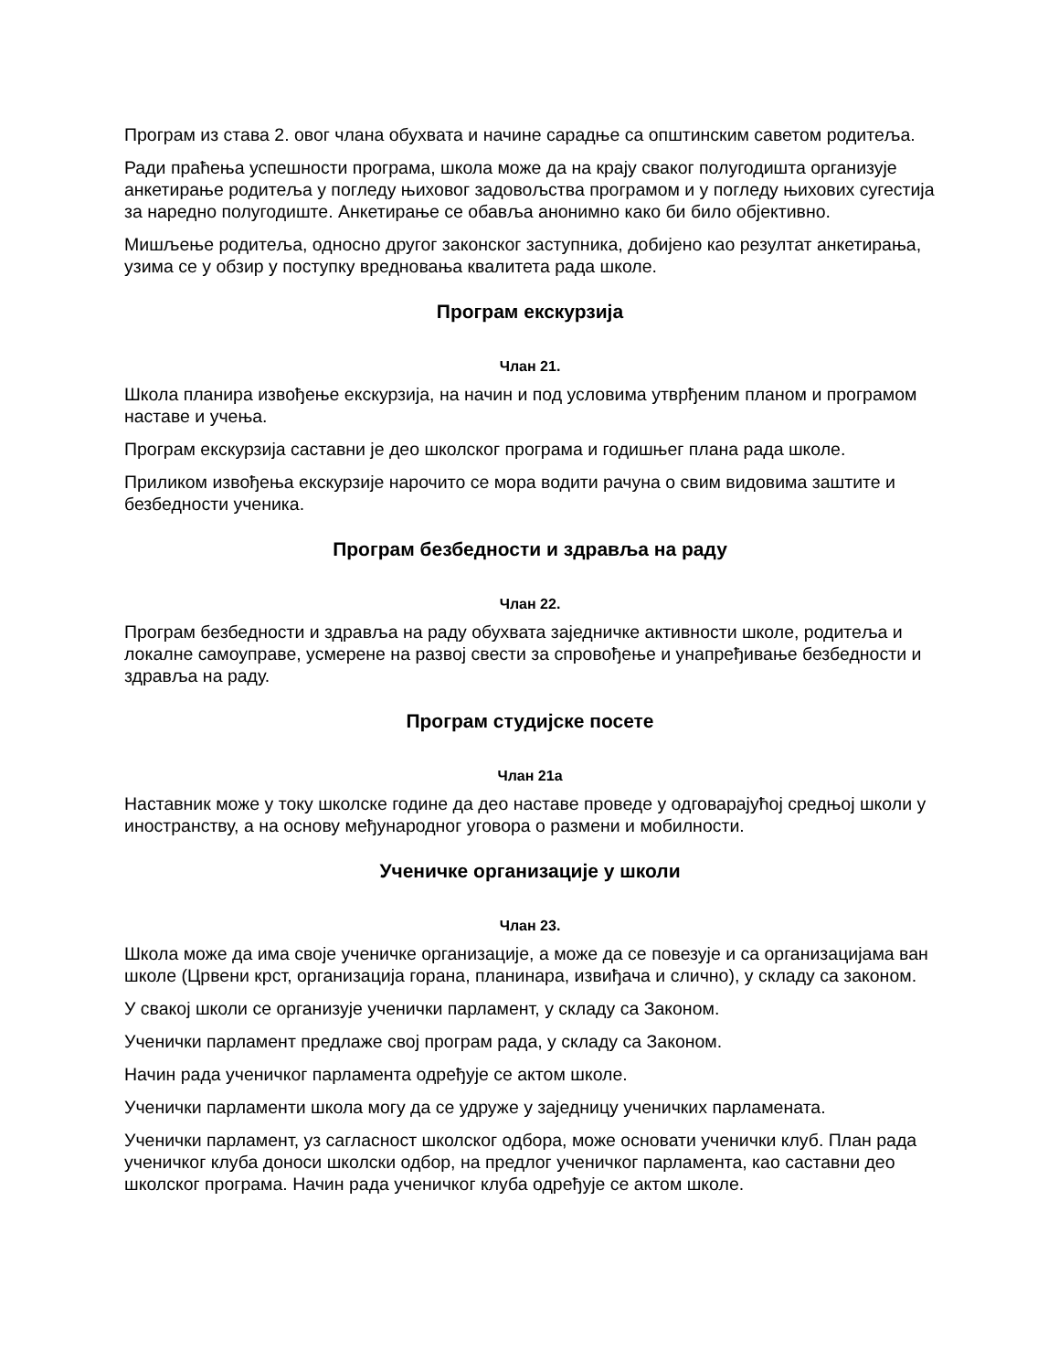Програм из става 2. овог члана обухвата и начине сарадње са општинским саветом родитеља.
Ради праћења успешности програма, школа може да на крају сваког полугодишта организује анкетирање родитеља у погледу њиховог задовољства програмом и у погледу њихових сугестија за наредно полугодиште. Анкетирање се обавља анонимно како би било објективно.
Мишљење родитеља, односно другог законског заступника, добијено као резултат анкетирања, узима се у обзир у поступку вредновања квалитета рада школе.
Програм екскурзија
Члан 21.
Школа планира извођење екскурзија, на начин и под условима утврђеним планом и програмом наставе и учења.
Програм екскурзија саставни је део школског програма и годишњег плана рада школе.
Приликом извођења екскурзије нарочито се мора водити рачуна о свим видовима заштите и безбедности ученика.
Програм безбедности и здравља на раду
Члан 22.
Програм безбедности и здравља на раду обухвата заједничке активности школе, родитеља и локалне самоуправе, усмерене на развој свести за спровођење и унапређивање безбедности и здравља на раду.
Програм студијске посете
Члан 21а
Наставник може у току школске године да део наставе проведе у одговарајућој средњој школи у иностранству, а на основу међународног уговора о размени и мобилности.
Ученичке организације у школи
Члан 23.
Школа може да има своје ученичке организације, а може да се повезује и са организацијама ван школе (Црвени крст, организација горана, планинара, извиђача и слично), у складу са законом.
У свакој школи се организује ученички парламент, у складу са Законом.
Ученички парламент предлаже свој програм рада, у складу са Законом.
Начин рада ученичког парламента одређује се актом школе.
Ученички парламенти школа могу да се удруже у заједницу ученичких парламената.
Ученички парламент, уз сагласност школског одбора, може основати ученички клуб. План рада ученичког клуба доноси школски одбор, на предлог ученичког парламента, као саставни део школског програма. Начин рада ученичког клуба одређује се актом школе.